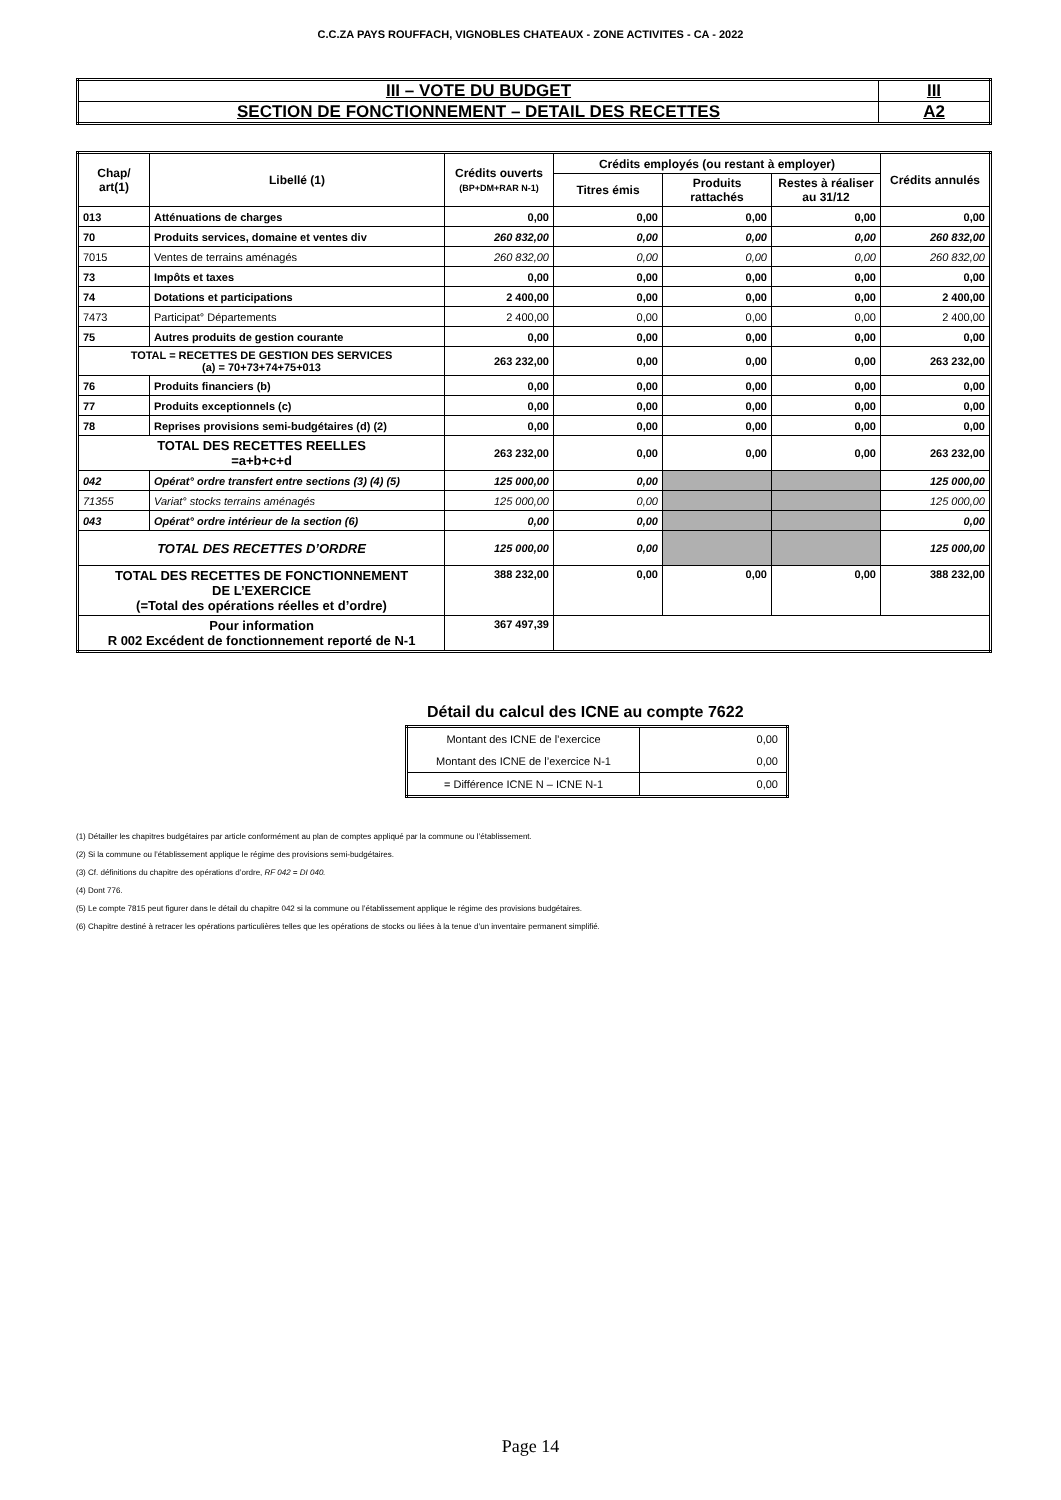C.C.ZA PAYS ROUFFACH, VIGNOBLES CHATEAUX - ZONE ACTIVITES - CA - 2022
| III – VOTE DU BUDGET | III |
| SECTION DE FONCTIONNEMENT – DETAIL DES RECETTES | A2 |
| Chap/ art(1) | Libellé (1) | Crédits ouverts (BP+DM+RAR N-1) | Crédits employés (ou restant à employer) | | | Crédits annulés |
| --- | --- | --- | --- | --- | --- | --- |
| | | | Titres émis | Produits rattachés | Restes à réaliser au 31/12 | |
| 013 | Atténuations de charges | 0,00 | 0,00 | 0,00 | 0,00 | 0,00 |
| 70 | Produits services, domaine et ventes div | 260 832,00 | 0,00 | 0,00 | 0,00 | 260 832,00 |
| 7015 | Ventes de terrains aménagés | 260 832,00 | 0,00 | 0,00 | 0,00 | 260 832,00 |
| 73 | Impôts et taxes | 0,00 | 0,00 | 0,00 | 0,00 | 0,00 |
| 74 | Dotations et participations | 2 400,00 | 0,00 | 0,00 | 0,00 | 2 400,00 |
| 7473 | Participat° Départements | 2 400,00 | 0,00 | 0,00 | 0,00 | 2 400,00 |
| 75 | Autres produits de gestion courante | 0,00 | 0,00 | 0,00 | 0,00 | 0,00 |
| TOTAL = RECETTES DE GESTION DES SERVICES (a) = 70+73+74+75+013 | | 263 232,00 | 0,00 | 0,00 | 0,00 | 263 232,00 |
| 76 | Produits financiers (b) | 0,00 | 0,00 | 0,00 | 0,00 | 0,00 |
| 77 | Produits exceptionnels (c) | 0,00 | 0,00 | 0,00 | 0,00 | 0,00 |
| 78 | Reprises provisions semi-budgétaires (d) (2) | 0,00 | 0,00 | 0,00 | 0,00 | 0,00 |
| TOTAL DES RECETTES REELLES =a+b+c+d | | 263 232,00 | 0,00 | 0,00 | 0,00 | 263 232,00 |
| 042 | Opérat° ordre transfert entre sections (3) (4) (5) | 125 000,00 | 0,00 | | | 125 000,00 |
| 71355 | Variat° stocks terrains aménagés | 125 000,00 | 0,00 | | | 125 000,00 |
| 043 | Opérat° ordre intérieur de la section (6) | 0,00 | 0,00 | | | 0,00 |
| TOTAL DES RECETTES D’ORDRE | | 125 000,00 | 0,00 | | | 125 000,00 |
| TOTAL DES RECETTES DE FONCTIONNEMENT DE L’EXERCICE (=Total des opérations réelles et d’ordre) | | 388 232,00 | 0,00 | 0,00 | 0,00 | 388 232,00 |
| Pour information R 002 Excédent de fonctionnement reporté de N-1 | | 367 497,39 | | | | |
Détail du calcul des ICNE au compte 7622
| Montant des ICNE de l’exercice | 0,00 |
| Montant des ICNE de l’exercice N-1 | 0,00 |
| = Différence ICNE N – ICNE N-1 | 0,00 |
(1) Détailler les chapitres budgétaires par article conformément au plan de comptes appliqué par la commune ou l’établissement.
(2) Si la commune ou l’établissement applique le régime des provisions semi-budgétaires.
(3) Cf. définitions du chapitre des opérations d’ordre, RF 042 = DI 040.
(4) Dont 776.
(5) Le compte 7815 peut figurer dans le détail du chapitre 042 si la commune ou l’établissement applique le régime des provisions budgétaires.
(6) Chapitre destiné à retracer les opérations particulières telles que les opérations de stocks ou liées à la tenue d’un inventaire permanent simplifié.
Page 14